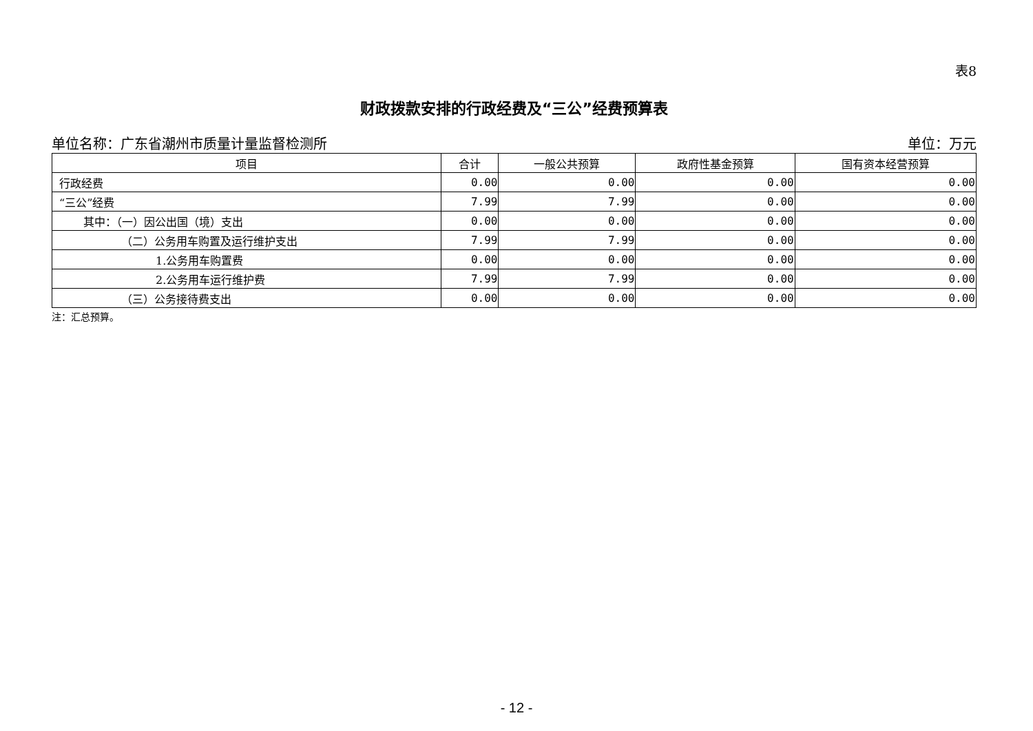表8
财政拨款安排的行政经费及“三公”经费预算表
单位名称：广东省潮州市质量计量监督检测所 单位：万元
| 项目 | 合计 | 一般公共预算 | 政府性基金预算 | 国有资本经营预算 |
| --- | --- | --- | --- | --- |
| 行政经费 | 0.00 | 0.00 | 0.00 | 0.00 |
| “三公”经费 | 7.99 | 7.99 | 0.00 | 0.00 |
| 其中：（一）因公出国（境）支出 | 0.00 | 0.00 | 0.00 | 0.00 |
| （二）公务用车购置及运行维护支出 | 7.99 | 7.99 | 0.00 | 0.00 |
| 1.公务用车购置费 | 0.00 | 0.00 | 0.00 | 0.00 |
| 2.公务用车运行维护费 | 7.99 | 7.99 | 0.00 | 0.00 |
| （三）公务接待费支出 | 0.00 | 0.00 | 0.00 | 0.00 |
注：汇总预算。
- 12 -